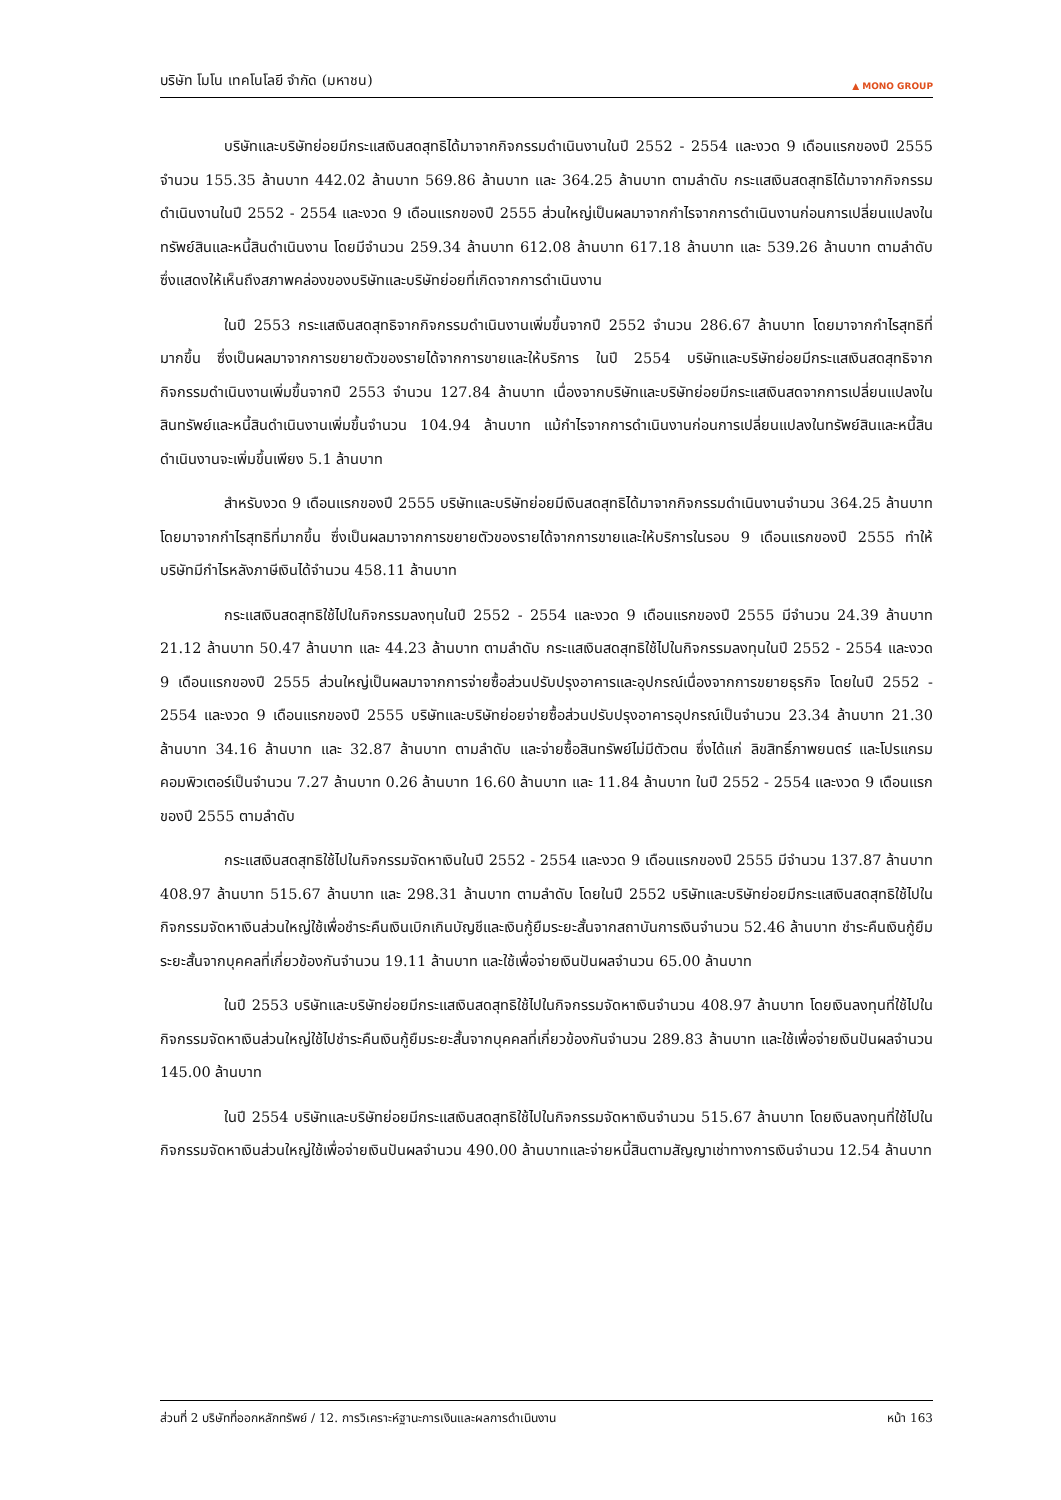บริษัท โมโน เทคโนโลยี จำกัด (มหาชน) ▲ MONO GROUP
บริษัทและบริษัทย่อยมีกระแสเงินสดสุทธิได้มาจากกิจกรรมดำเนินงานในปี 2552 - 2554 และงวด 9 เดือนแรกของปี 2555 จำนวน 155.35 ล้านบาท 442.02 ล้านบาท 569.86 ล้านบาท และ 364.25 ล้านบาท ตามลำดับ กระแสเงินสดสุทธิได้มาจากกิจกรรมดำเนินงานในปี 2552 - 2554 และงวด 9 เดือนแรกของปี 2555 ส่วนใหญ่เป็นผลมาจากกำไรจากการดำเนินงานก่อนการเปลี่ยนแปลงในทรัพย์สินและหนี้สินดำเนินงาน โดยมีจำนวน 259.34 ล้านบาท 612.08 ล้านบาท 617.18 ล้านบาท และ 539.26 ล้านบาท ตามลำดับ ซึ่งแสดงให้เห็นถึงสภาพคล่องของบริษัทและบริษัทย่อยที่เกิดจากการดำเนินงาน
ในปี 2553 กระแสเงินสดสุทธิจากกิจกรรมดำเนินงานเพิ่มขึ้นจากปี 2552 จำนวน 286.67 ล้านบาท โดยมาจากกำไรสุทธิที่มากขึ้น ซึ่งเป็นผลมาจากการขยายตัวของรายได้จากการขายและให้บริการ ในปี 2554 บริษัทและบริษัทย่อยมีกระแสเงินสดสุทธิจากกิจกรรมดำเนินงานเพิ่มขึ้นจากปี 2553 จำนวน 127.84 ล้านบาท เนื่องจากบริษัทและบริษัทย่อยมีกระแสเงินสดจากการเปลี่ยนแปลงในสินทรัพย์และหนี้สินดำเนินงานเพิ่มขึ้นจำนวน 104.94 ล้านบาท แม้กำไรจากการดำเนินงานก่อนการเปลี่ยนแปลงในทรัพย์สินและหนี้สินดำเนินงานจะเพิ่มขึ้นเพียง 5.1 ล้านบาท
สำหรับงวด 9 เดือนแรกของปี 2555 บริษัทและบริษัทย่อยมีเงินสดสุทธิได้มาจากกิจกรรมดำเนินงานจำนวน 364.25 ล้านบาท โดยมาจากกำไรสุทธิที่มากขึ้น ซึ่งเป็นผลมาจากการขยายตัวของรายได้จากการขายและให้บริการในรอบ 9 เดือนแรกของปี 2555 ทำให้บริษัทมีกำไรหลังภาษีเงินได้จำนวน 458.11 ล้านบาท
กระแสเงินสดสุทธิใช้ไปในกิจกรรมลงทุนในปี 2552 - 2554 และงวด 9 เดือนแรกของปี 2555 มีจำนวน 24.39 ล้านบาท 21.12 ล้านบาท 50.47 ล้านบาท และ 44.23 ล้านบาท ตามลำดับ กระแสเงินสดสุทธิใช้ไปในกิจกรรมลงทุนในปี 2552 - 2554 และงวด 9 เดือนแรกของปี 2555 ส่วนใหญ่เป็นผลมาจากการจ่ายซื้อส่วนปรับปรุงอาคารและอุปกรณ์เนื่องจากการขยายธุรกิจ โดยในปี 2552 - 2554 และงวด 9 เดือนแรกของปี 2555 บริษัทและบริษัทย่อยจ่ายซื้อส่วนปรับปรุงอาคารอุปกรณ์เป็นจำนวน 23.34 ล้านบาท 21.30 ล้านบาท 34.16 ล้านบาท และ 32.87 ล้านบาท ตามลำดับ และจ่ายซื้อสินทรัพย์ไม่มีตัวตน ซึ่งได้แก่ ลิขสิทธิ์ภาพยนตร์ และโปรแกรมคอมพิวเตอร์เป็นจำนวน 7.27 ล้านบาท 0.26 ล้านบาท 16.60 ล้านบาท และ 11.84 ล้านบาท ในปี 2552 - 2554 และงวด 9 เดือนแรกของปี 2555 ตามลำดับ
กระแสเงินสดสุทธิใช้ไปในกิจกรรมจัดหาเงินในปี 2552 - 2554 และงวด 9 เดือนแรกของปี 2555 มีจำนวน 137.87 ล้านบาท 408.97 ล้านบาท 515.67 ล้านบาท และ 298.31 ล้านบาท ตามลำดับ โดยในปี 2552 บริษัทและบริษัทย่อยมีกระแสเงินสดสุทธิใช้ไปในกิจกรรมจัดหาเงินส่วนใหญ่ใช้เพื่อชำระคืนเงินเบิกเกินบัญชีและเงินกู้ยืมระยะสั้นจากสถาบันการเงินจำนวน 52.46 ล้านบาท ชำระคืนเงินกู้ยืมระยะสั้นจากบุคคลที่เกี่ยวข้องกันจำนวน 19.11 ล้านบาท และใช้เพื่อจ่ายเงินปันผลจำนวน 65.00 ล้านบาท
ในปี 2553 บริษัทและบริษัทย่อยมีกระแสเงินสดสุทธิใช้ไปในกิจกรรมจัดหาเงินจำนวน 408.97 ล้านบาท โดยเงินลงทุนที่ใช้ไปในกิจกรรมจัดหาเงินส่วนใหญ่ใช้ไปชำระคืนเงินกู้ยืมระยะสั้นจากบุคคลที่เกี่ยวข้องกันจำนวน 289.83 ล้านบาท และใช้เพื่อจ่ายเงินปันผลจำนวน 145.00 ล้านบาท
ในปี 2554 บริษัทและบริษัทย่อยมีกระแสเงินสดสุทธิใช้ไปในกิจกรรมจัดหาเงินจำนวน 515.67 ล้านบาท โดยเงินลงทุนที่ใช้ไปในกิจกรรมจัดหาเงินส่วนใหญ่ใช้เพื่อจ่ายเงินปันผลจำนวน 490.00 ล้านบาทและจ่ายหนี้สินตามสัญญาเช่าทางการเงินจำนวน 12.54 ล้านบาท
ส่วนที่ 2 บริษัทที่ออกหลักทรัพย์ / 12. การวิเคราะห์ฐานะการเงินและผลการดำเนินงาน หน้า 163